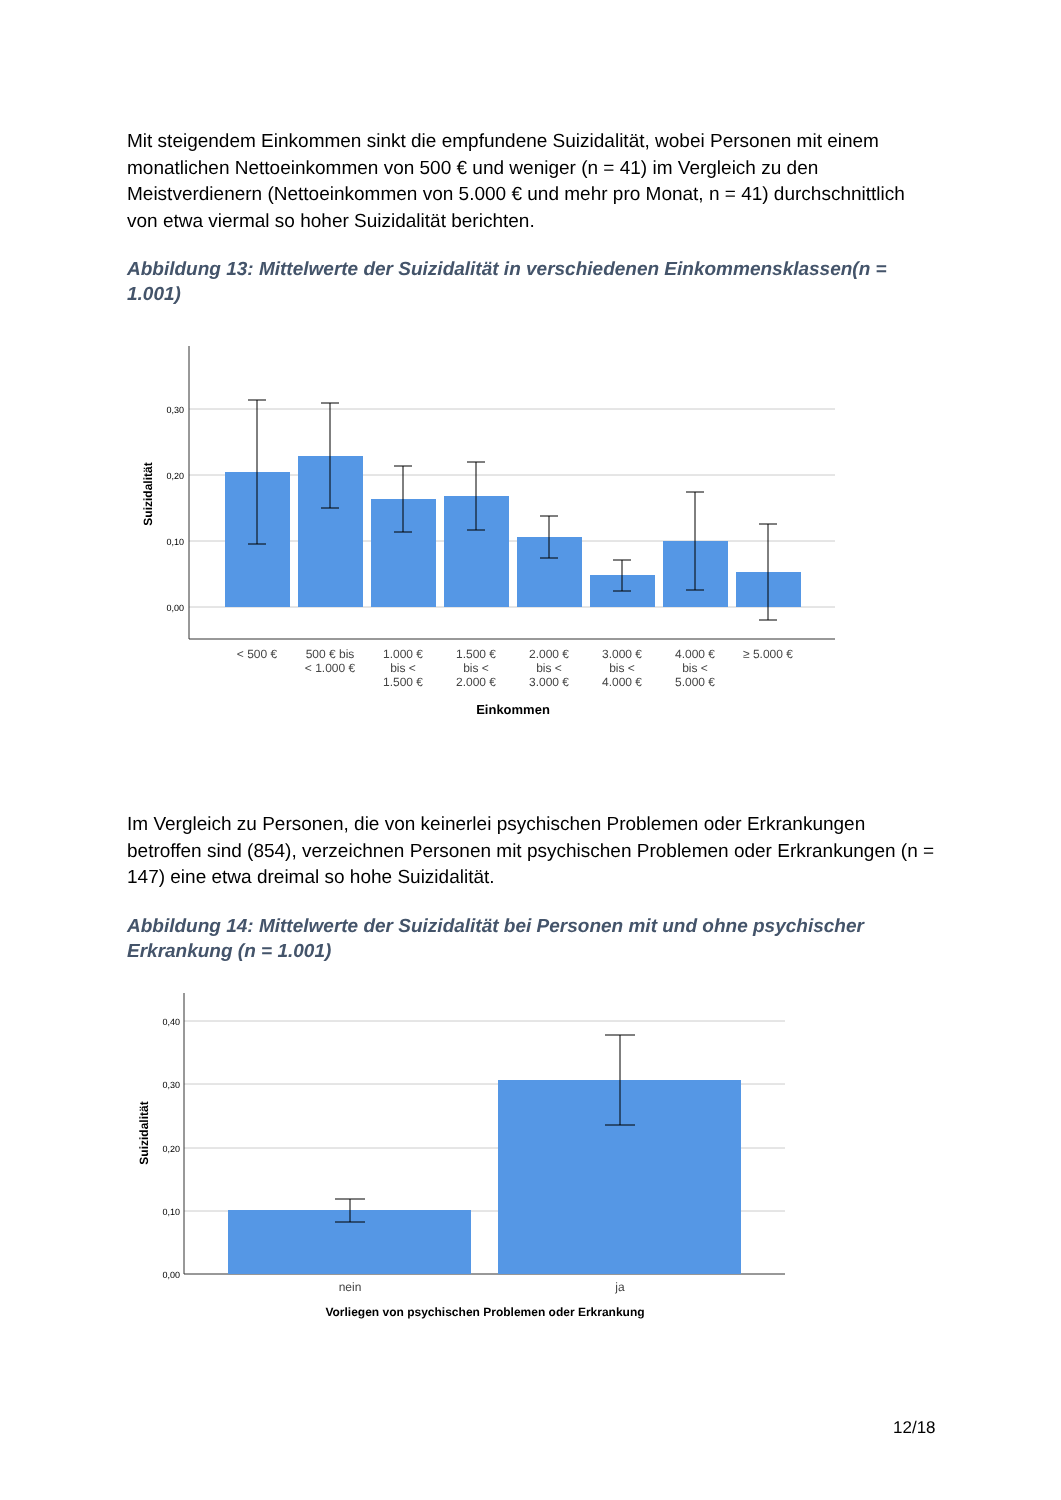Mit steigendem Einkommen sinkt die empfundene Suizidalität, wobei Personen mit einem monatlichen Nettoeinkommen von 500 € und weniger (n = 41) im Vergleich zu den Meistverdienern (Nettoeinkommen von 5.000 € und mehr pro Monat, n = 41) durchschnittlich von etwa viermal so hoher Suizidalität berichten.
Abbildung 13: Mittelwerte der Suizidalität in verschiedenen Einkommensklassen(n = 1.001)
0,30
0,20
0,10
0,00
Suizidalität
< 500 €
500 € bis
< 1.000 €
1.000 €
bis <
1.500 €
1.500 €
bis <
2.000 €
2.000 €
bis <
3.000 €
3.000 €
bis <
4.000 €
4.000 €
bis <
5.000 €
≥ 5.000 €
Einkommen
Im Vergleich zu Personen, die von keinerlei psychischen Problemen oder Erkrankungen betroffen sind (854), verzeichnen Personen mit psychischen Problemen oder Erkrankungen (n = 147) eine etwa dreimal so hohe Suizidalität.
Abbildung 14: Mittelwerte der Suizidalität bei Personen mit und ohne psychischer Erkrankung (n = 1.001)
0,40
0,30
0,20
0,10
0,00
Suizidalität
nein
ja
Vorliegen von psychischen Problemen oder Erkrankung
12/18